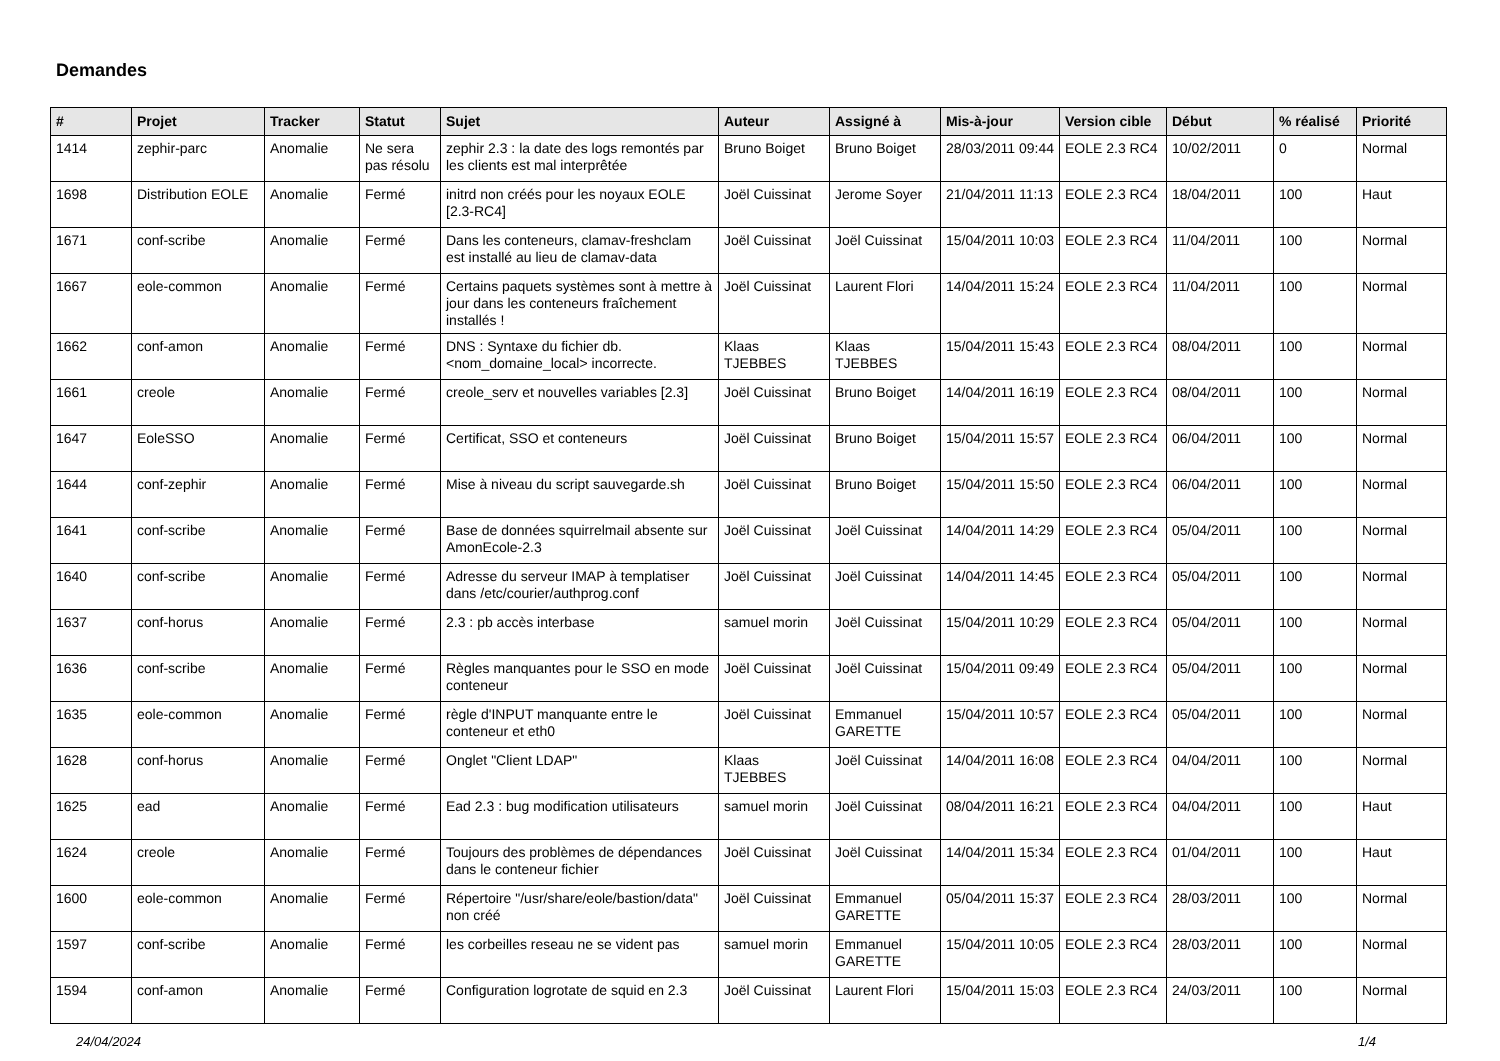Demandes
| # | Projet | Tracker | Statut | Sujet | Auteur | Assigné à | Mis-à-jour | Version cible | Début | % réalisé | Priorité |
| --- | --- | --- | --- | --- | --- | --- | --- | --- | --- | --- | --- |
| 1414 | zephir-parc | Anomalie | Ne sera pas résolu | zephir 2.3 : la date des logs remontés par les clients est mal interprêtée | Bruno Boiget | Bruno Boiget | 28/03/2011 09:44 | EOLE 2.3 RC4 | 10/02/2011 | 0 | Normal |
| 1698 | Distribution EOLE | Anomalie | Fermé | initrd non créés pour les noyaux EOLE [2.3-RC4] | Joël Cuissinat | Jerome Soyer | 21/04/2011 11:13 | EOLE 2.3 RC4 | 18/04/2011 | 100 | Haut |
| 1671 | conf-scribe | Anomalie | Fermé | Dans les conteneurs, clamav-freshclam est installé au lieu de clamav-data | Joël Cuissinat | Joël Cuissinat | 15/04/2011 10:03 | EOLE 2.3 RC4 | 11/04/2011 | 100 | Normal |
| 1667 | eole-common | Anomalie | Fermé | Certains paquets systèmes sont à mettre à jour dans les conteneurs fraîchement installés ! | Joël Cuissinat | Laurent Flori | 14/04/2011 15:24 | EOLE 2.3 RC4 | 11/04/2011 | 100 | Normal |
| 1662 | conf-amon | Anomalie | Fermé | DNS : Syntaxe du fichier db.<nom_domaine_local> incorrecte. | Klaas TJEBBES | Klaas TJEBBES | 15/04/2011 15:43 | EOLE 2.3 RC4 | 08/04/2011 | 100 | Normal |
| 1661 | creole | Anomalie | Fermé | creole_serv et nouvelles variables [2.3] | Joël Cuissinat | Bruno Boiget | 14/04/2011 16:19 | EOLE 2.3 RC4 | 08/04/2011 | 100 | Normal |
| 1647 | EoleSSO | Anomalie | Fermé | Certificat, SSO et conteneurs | Joël Cuissinat | Bruno Boiget | 15/04/2011 15:57 | EOLE 2.3 RC4 | 06/04/2011 | 100 | Normal |
| 1644 | conf-zephir | Anomalie | Fermé | Mise à niveau du script sauvegarde.sh | Joël Cuissinat | Bruno Boiget | 15/04/2011 15:50 | EOLE 2.3 RC4 | 06/04/2011 | 100 | Normal |
| 1641 | conf-scribe | Anomalie | Fermé | Base de données squirrelmail absente sur AmonEcole-2.3 | Joël Cuissinat | Joël Cuissinat | 14/04/2011 14:29 | EOLE 2.3 RC4 | 05/04/2011 | 100 | Normal |
| 1640 | conf-scribe | Anomalie | Fermé | Adresse du serveur IMAP à templatiser dans /etc/courier/authprog.conf | Joël Cuissinat | Joël Cuissinat | 14/04/2011 14:45 | EOLE 2.3 RC4 | 05/04/2011 | 100 | Normal |
| 1637 | conf-horus | Anomalie | Fermé | 2.3 : pb accès interbase | samuel morin | Joël Cuissinat | 15/04/2011 10:29 | EOLE 2.3 RC4 | 05/04/2011 | 100 | Normal |
| 1636 | conf-scribe | Anomalie | Fermé | Règles manquantes pour le SSO en mode conteneur | Joël Cuissinat | Joël Cuissinat | 15/04/2011 09:49 | EOLE 2.3 RC4 | 05/04/2011 | 100 | Normal |
| 1635 | eole-common | Anomalie | Fermé | règle d'INPUT manquante entre le conteneur et eth0 | Joël Cuissinat | Emmanuel GARETTE | 15/04/2011 10:57 | EOLE 2.3 RC4 | 05/04/2011 | 100 | Normal |
| 1628 | conf-horus | Anomalie | Fermé | Onglet "Client LDAP" | Klaas TJEBBES | Joël Cuissinat | 14/04/2011 16:08 | EOLE 2.3 RC4 | 04/04/2011 | 100 | Normal |
| 1625 | ead | Anomalie | Fermé | Ead 2.3 : bug modification utilisateurs | samuel morin | Joël Cuissinat | 08/04/2011 16:21 | EOLE 2.3 RC4 | 04/04/2011 | 100 | Haut |
| 1624 | creole | Anomalie | Fermé | Toujours des problèmes de dépendances dans le conteneur fichier | Joël Cuissinat | Joël Cuissinat | 14/04/2011 15:34 | EOLE 2.3 RC4 | 01/04/2011 | 100 | Haut |
| 1600 | eole-common | Anomalie | Fermé | Répertoire "/usr/share/eole/bastion/data" non créé | Joël Cuissinat | Emmanuel GARETTE | 05/04/2011 15:37 | EOLE 2.3 RC4 | 28/03/2011 | 100 | Normal |
| 1597 | conf-scribe | Anomalie | Fermé | les corbeilles reseau ne se vident pas | samuel morin | Emmanuel GARETTE | 15/04/2011 10:05 | EOLE 2.3 RC4 | 28/03/2011 | 100 | Normal |
| 1594 | conf-amon | Anomalie | Fermé | Configuration logrotate de squid en 2.3 | Joël Cuissinat | Laurent Flori | 15/04/2011 15:03 | EOLE 2.3 RC4 | 24/03/2011 | 100 | Normal |
24/04/2024 1/4